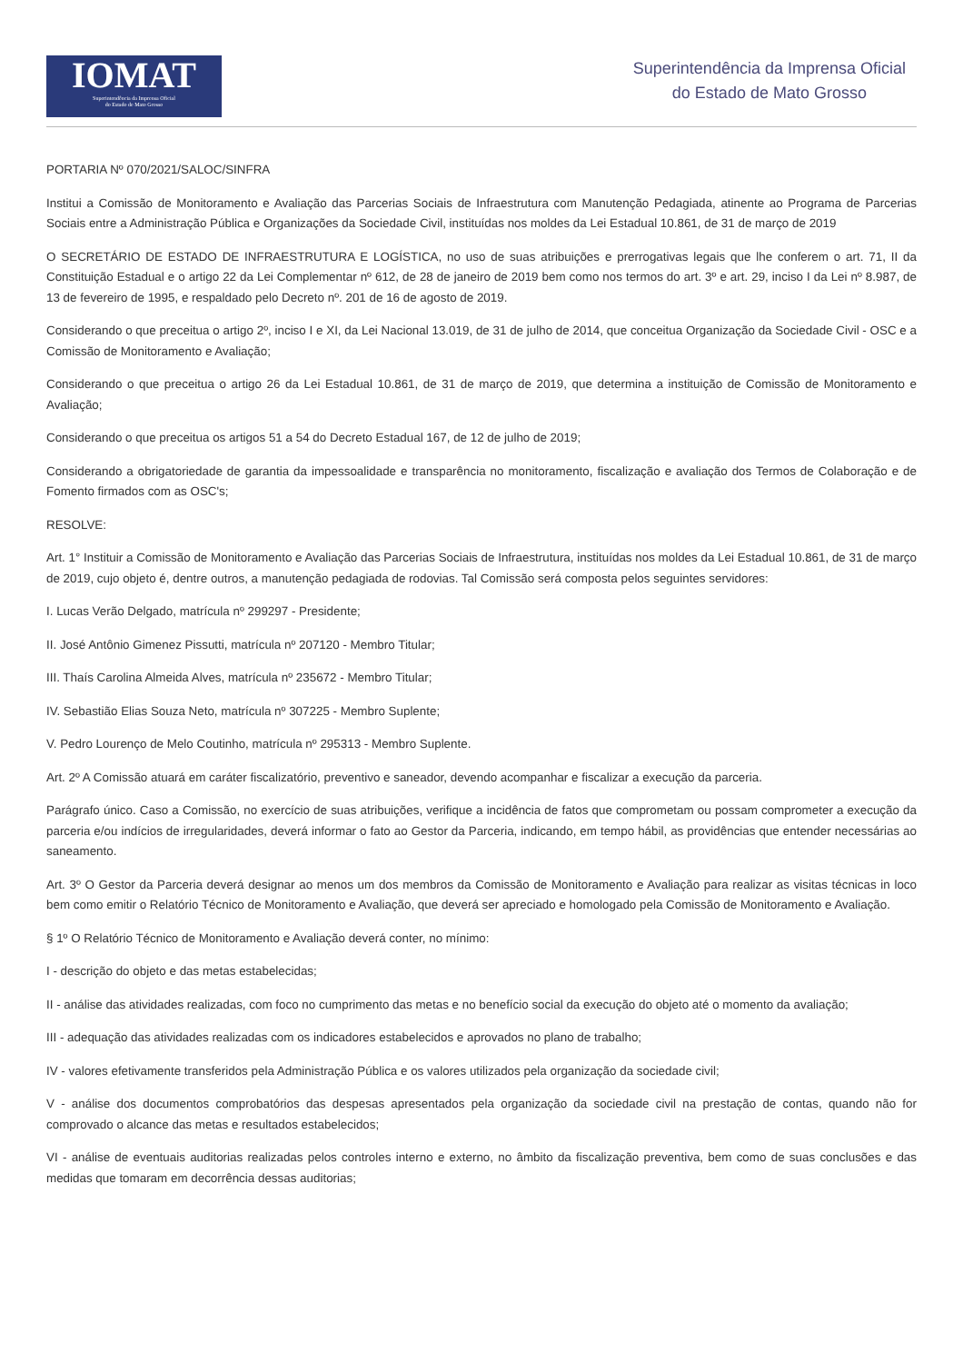IOMAT
Superintendência da Imprensa Oficial
do Estado de Mato Grosso
Superintendência da Imprensa Oficial
do Estado de Mato Grosso
PORTARIA Nº 070/2021/SALOC/SINFRA
Institui a Comissão de Monitoramento e Avaliação das Parcerias Sociais de Infraestrutura com Manutenção Pedagiada, atinente ao Programa de Parcerias Sociais entre a Administração Pública e Organizações da Sociedade Civil, instituídas nos moldes da Lei Estadual 10.861, de 31 de março de 2019
O SECRETÁRIO DE ESTADO DE INFRAESTRUTURA E LOGÍSTICA, no uso de suas atribuições e prerrogativas legais que lhe conferem o art. 71, II da Constituição Estadual e o artigo 22 da Lei Complementar nº 612, de 28 de janeiro de 2019 bem como nos termos do art. 3º e art. 29, inciso I da Lei nº 8.987, de 13 de fevereiro de 1995, e respaldado pelo Decreto nº. 201 de 16 de agosto de 2019.
Considerando o que preceitua o artigo 2º, inciso I e XI, da Lei Nacional 13.019, de 31 de julho de 2014, que conceitua Organização da Sociedade Civil - OSC e a Comissão de Monitoramento e Avaliação;
Considerando o que preceitua o artigo 26 da Lei Estadual 10.861, de 31 de março de 2019, que determina a instituição de Comissão de Monitoramento e Avaliação;
Considerando o que preceitua os artigos 51 a 54 do Decreto Estadual 167, de 12 de julho de 2019;
Considerando a obrigatoriedade de garantia da impessoalidade e transparência no monitoramento, fiscalização e avaliação dos Termos de Colaboração e de Fomento firmados com as OSC's;
RESOLVE:
Art. 1° Instituir a Comissão de Monitoramento e Avaliação das Parcerias Sociais de Infraestrutura, instituídas nos moldes da Lei Estadual 10.861, de 31 de março de 2019, cujo objeto é, dentre outros, a manutenção pedagiada de rodovias. Tal Comissão será composta pelos seguintes servidores:
I. Lucas Verão Delgado, matrícula nº 299297 - Presidente;
II. José Antônio Gimenez Pissutti, matrícula nº 207120 - Membro Titular;
III. Thaís Carolina Almeida Alves, matrícula nº 235672 - Membro Titular;
IV. Sebastião Elias Souza Neto, matrícula nº 307225 - Membro Suplente;
V. Pedro Lourenço de Melo Coutinho, matrícula nº 295313 - Membro Suplente.
Art. 2º A Comissão atuará em caráter fiscalizatório, preventivo e saneador, devendo acompanhar e fiscalizar a execução da parceria.
Parágrafo único. Caso a Comissão, no exercício de suas atribuições, verifique a incidência de fatos que comprometam ou possam comprometer a execução da parceria e/ou indícios de irregularidades, deverá informar o fato ao Gestor da Parceria, indicando, em tempo hábil, as providências que entender necessárias ao saneamento.
Art. 3º O Gestor da Parceria deverá designar ao menos um dos membros da Comissão de Monitoramento e Avaliação para realizar as visitas técnicas in loco bem como emitir o Relatório Técnico de Monitoramento e Avaliação, que deverá ser apreciado e homologado pela Comissão de Monitoramento e Avaliação.
§ 1º O Relatório Técnico de Monitoramento e Avaliação deverá conter, no mínimo:
I - descrição do objeto e das metas estabelecidas;
II - análise das atividades realizadas, com foco no cumprimento das metas e no benefício social da execução do objeto até o momento da avaliação;
III - adequação das atividades realizadas com os indicadores estabelecidos e aprovados no plano de trabalho;
IV - valores efetivamente transferidos pela Administração Pública e os valores utilizados pela organização da sociedade civil;
V - análise dos documentos comprobatórios das despesas apresentados pela organização da sociedade civil na prestação de contas, quando não for comprovado o alcance das metas e resultados estabelecidos;
VI - análise de eventuais auditorias realizadas pelos controles interno e externo, no âmbito da fiscalização preventiva, bem como de suas conclusões e das medidas que tomaram em decorrência dessas auditorias;